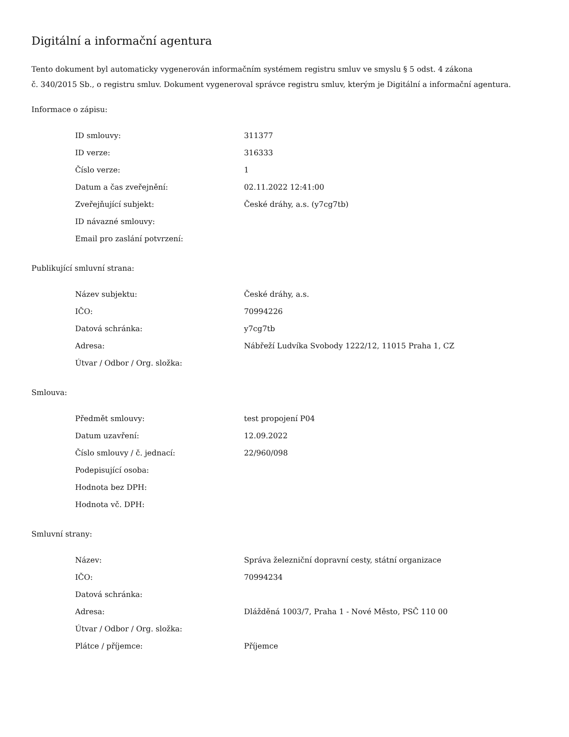Digitální a informační agentura
Tento dokument byl automaticky vygenerován informačním systémem registru smluv ve smyslu § 5 odst. 4 zákona
č. 340/2015 Sb., o registru smluv. Dokument vygeneroval správce registru smluv, kterým je Digitální a informační agentura.
Informace o zápisu:
| ID smlouvy: | 311377 |
| ID verze: | 316333 |
| Číslo verze: | 1 |
| Datum a čas zveřejnění: | 02.11.2022 12:41:00 |
| Zveřejňující subjekt: | České dráhy, a.s. (y7cg7tb) |
| ID návazné smlouvy: | |
| Email pro zaslání potvrzení: | |
Publikující smluvní strana:
| Název subjektu: | České dráhy, a.s. |
| IČO: | 70994226 |
| Datová schránka: | y7cg7tb |
| Adresa: | Nábřeží Ludvíka Svobody 1222/12, 11015 Praha 1, CZ |
| Útvar / Odbor / Org. složka: | |
Smlouva:
| Předmět smlouvy: | test propojení P04 |
| Datum uzavření: | 12.09.2022 |
| Číslo smlouvy / č. jednací: | 22/960/098 |
| Podepisující osoba: | |
| Hodnota bez DPH: | |
| Hodnota vč. DPH: | |
Smluvní strany:
| Název: | Správa železniční dopravní cesty, státní organizace |
| IČO: | 70994234 |
| Datová schránka: | |
| Adresa: | Dlážděná 1003/7, Praha 1 - Nové Město, PSČ 110 00 |
| Útvar / Odbor / Org. složka: | |
| Plátce / příjemce: | Příjemce |